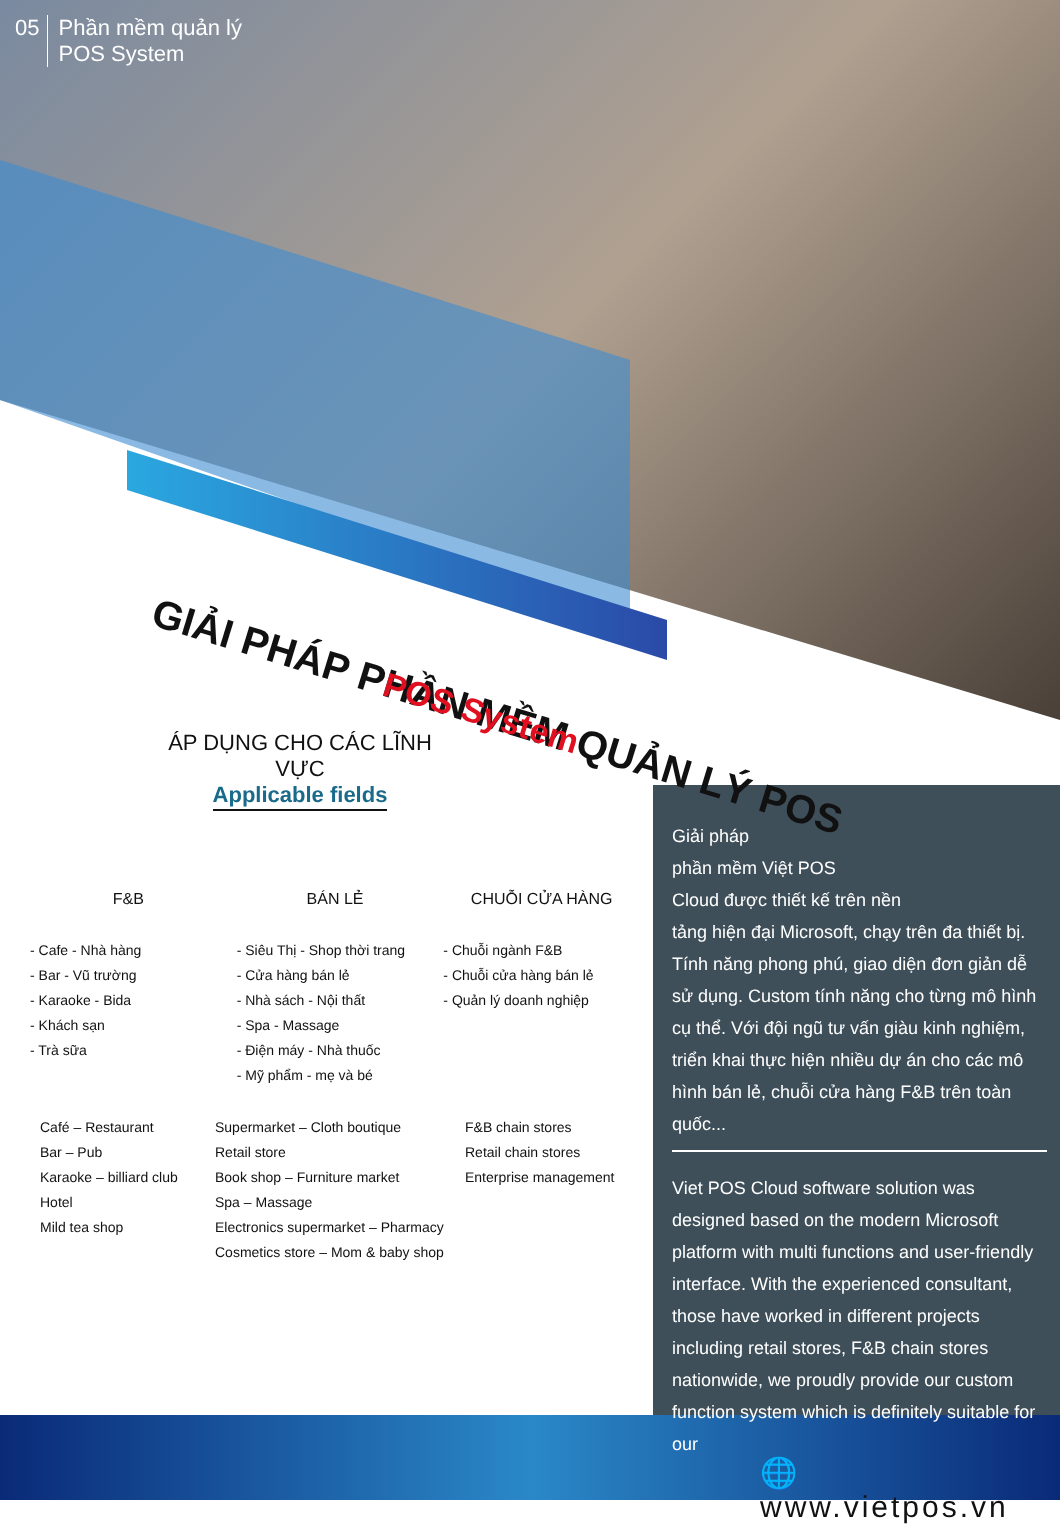05 Phần mềm quản lý
POS System
GIẢI PHÁP PHẦN MỀM QUẢN LÝ POS
POS System
ÁP DỤNG CHO CÁC LĨNH VỰC
Applicable fields
F&B
- Cafe - Nhà hàng
- Bar - Vũ trường
- Karaoke - Bida
- Khách sạn
- Trà sữa
BÁN LẺ
- Siêu Thị - Shop thời trang
- Cửa hàng bán lẻ
- Nhà sách - Nội thất
- Spa - Massage
- Điện máy - Nhà thuốc
- Mỹ phẩm - mẹ và bé
CHUỖI CỬA HÀNG
- Chuỗi ngành F&B
- Chuỗi cửa hàng bán lẻ
- Quản lý doanh nghiệp
Café – Restaurant
Bar – Pub
Karaoke – billiard club
Hotel
Mild tea shop
Supermarket – Cloth boutique
Retail store
Book shop – Furniture market
Spa – Massage
Electronics supermarket – Pharmacy
Cosmetics store – Mom & baby shop
F&B chain stores
Retail chain stores
Enterprise management
Giải pháp
phần mềm Việt POS
Cloud được thiết kế trên nền
tảng hiện đại Microsoft, chạy trên đa thiết bị. Tính năng phong phú, giao diện đơn giản dễ sử dụng. Custom tính năng cho từng mô hình cụ thể. Với đội ngũ tư vấn giàu kinh nghiệm, triển khai thực hiện nhiều dự án cho các mô hình bán lẻ, chuỗi cửa hàng F&B trên toàn quốc...
Viet POS Cloud software solution was designed based on the modern Microsoft platform with multi functions and user-friendly interface. With the experienced consultant, those have worked in different projects including retail stores, F&B chain stores nationwide, we proudly provide our custom function system which is definitely suitable for our
🌐 www.vietpos.vn